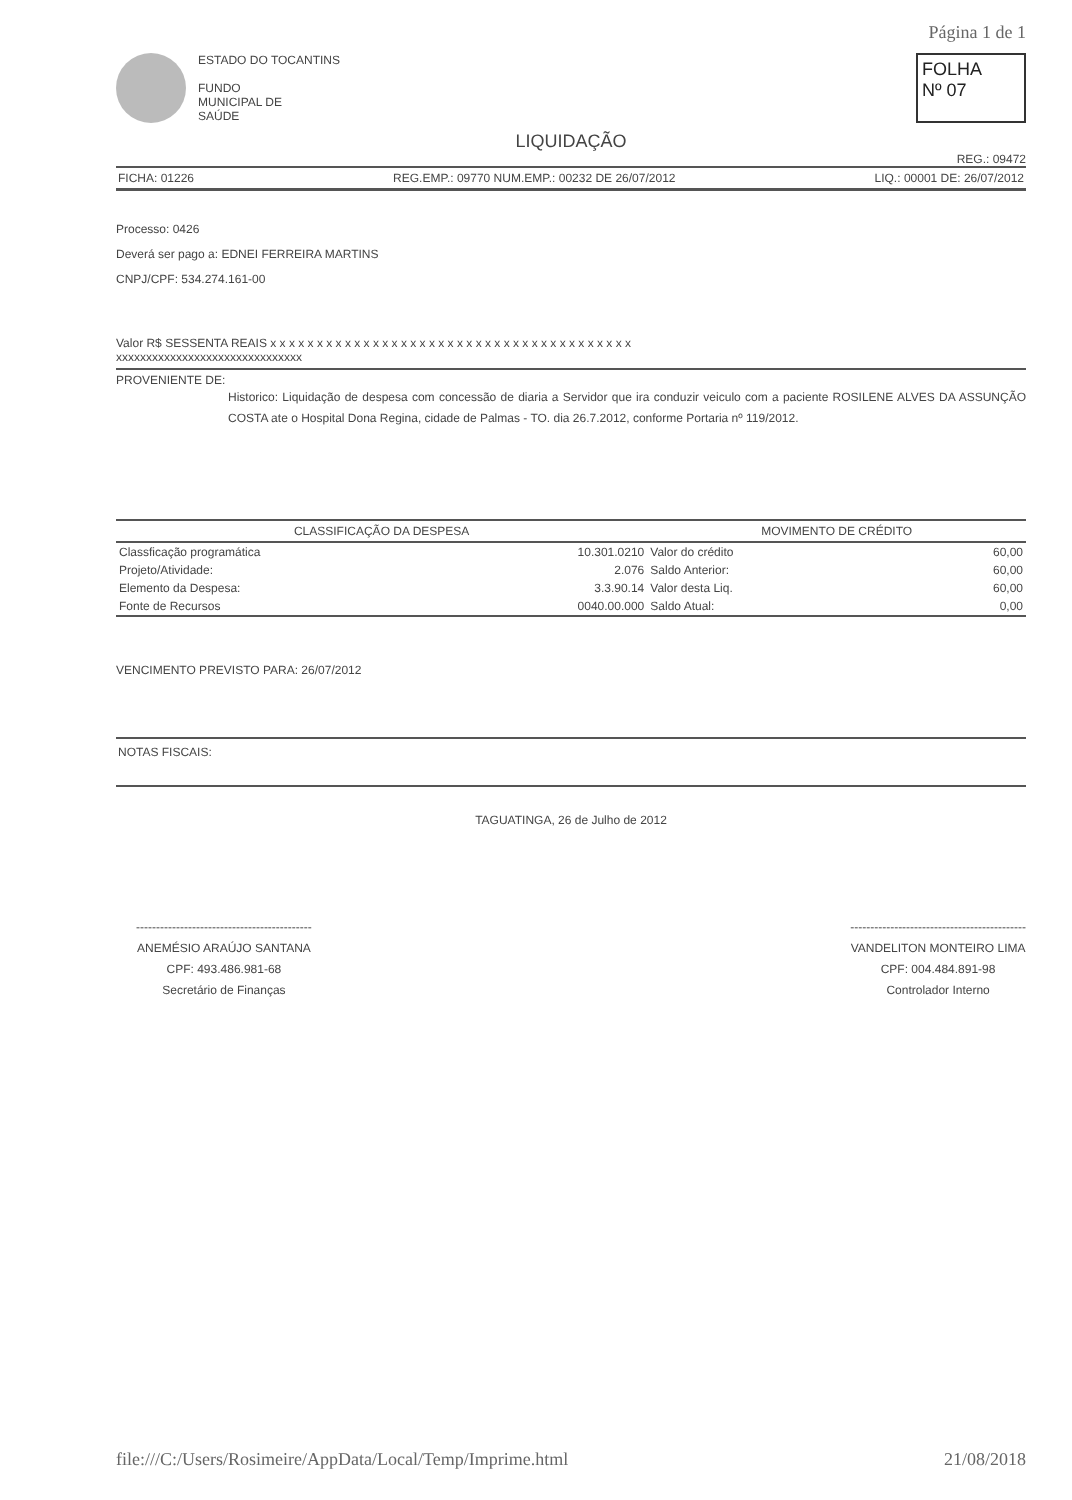Página 1 de 1
ESTADO DO TOCANTINS
FUNDO
MUNICIPAL DE
SAÚDE
FOLHA
Nº 07
LIQUIDAÇÃO
REG.: 09472
FICHA: 01226 REG.EMP.: 09770 NUM.EMP.: 00232 DE 26/07/2012 LIQ.: 00001 DE: 26/07/2012
Processo: 0426
Deverá ser pago a: EDNEI FERREIRA MARTINS
CNPJ/CPF: 534.274.161-00
Valor R$ SESSENTA REAIS x x x x x x x x x x x x x x x x x x x x x x x x x x x x x x x x x x x x x x x
xxxxxxxxxxxxxxxxxxxxxxxxxxxxxxx
PROVENIENTE DE:
Historico: Liquidação de despesa com concessão de diaria a Servidor que ira conduzir veiculo com a paciente ROSILENE ALVES DA ASSUNÇÃO COSTA ate o Hospital Dona Regina, cidade de Palmas - TO. dia 26.7.2012, conforme Portaria nº 119/2012.
| CLASSIFICAÇÃO DA DESPESA | | MOVIMENTO DE CRÉDITO | |
| --- | --- | --- | --- |
| Classficação programática | 10.301.0210 | Valor do crédito | 60,00 |
| Projeto/Atividade: | 2.076 | Saldo Anterior: | 60,00 |
| Elemento da Despesa: | 3.3.90.14 | Valor desta Liq. | 60,00 |
| Fonte de Recursos | 0040.00.000 | Saldo Atual: | 0,00 |
VENCIMENTO PREVISTO PARA: 26/07/2012
NOTAS FISCAIS:
TAGUATINGA, 26 de Julho de 2012
--------------------------------------------
ANEMÉSIO ARAÚJO SANTANA
CPF: 493.486.981-68
Secretário de Finanças
--------------------------------------------
VANDELITON MONTEIRO LIMA
CPF: 004.484.891-98
Controlador Interno
file:///C:/Users/Rosimeire/AppData/Local/Temp/Imprime.html 21/08/2018